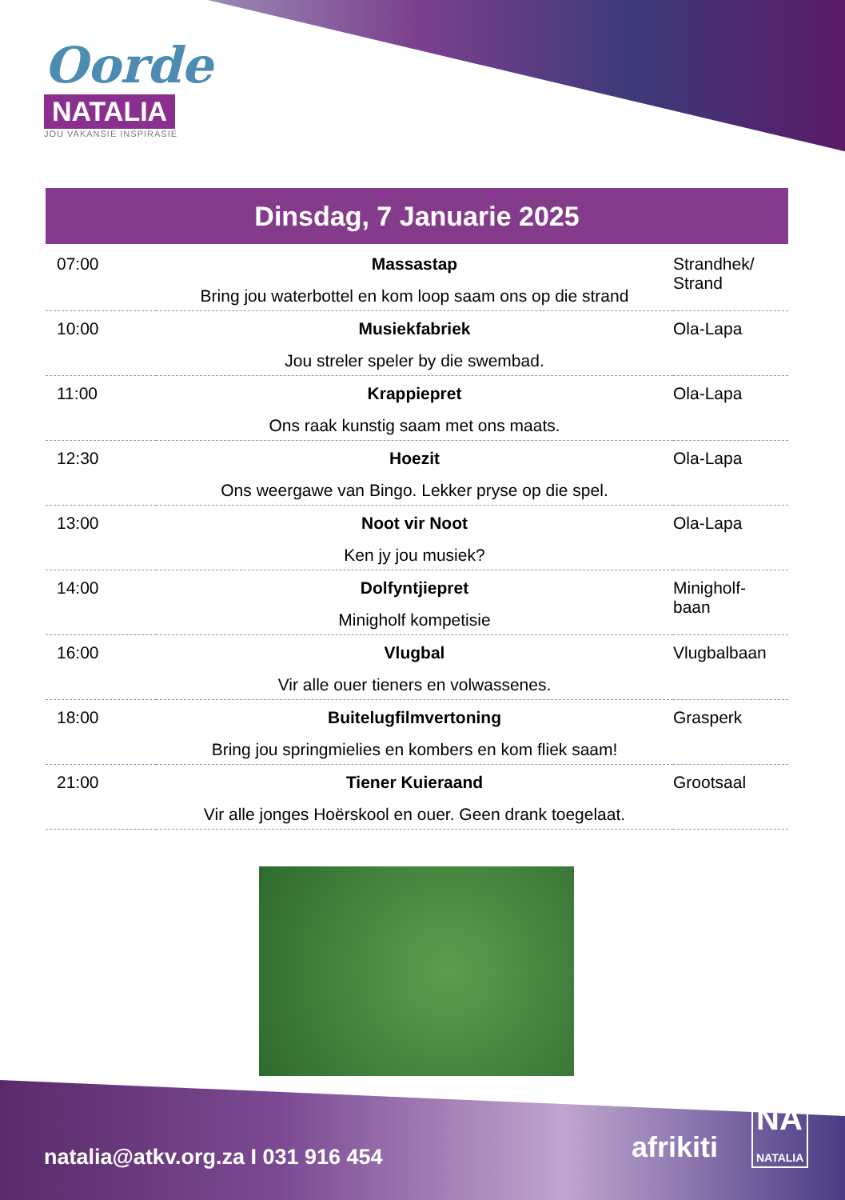Oorde
NATALIA
JOU VAKANSIE INSPIRASIE
Dinsdag, 7 Januarie 2025
| 07:00 | Massastap Bring jou waterbottel en kom loop saam ons op die strand | Strandhek/ Strand |
| 10:00 | Musiekfabriek Jou streler speler by die swembad. | Ola-Lapa |
| 11:00 | Krappiepret Ons raak kunstig saam met ons maats. | Ola-Lapa |
| 12:30 | Hoezit Ons weergawe van Bingo. Lekker pryse op die spel. | Ola-Lapa |
| 13:00 | Noot vir Noot Ken jy jou musiek? | Ola-Lapa |
| 14:00 | Dolfyntjiepret Minigholf kompetisie | Minigholf-baan |
| 16:00 | Vlugbal Vir alle ouer tieners en volwassenes. | Vlugbalbaan |
| 18:00 | Buitelugfilmvertoning Bring jou springmielies en kombers en kom fliek saam! | Grasperk |
| 21:00 | Tiener Kuieraand Vir alle jonges Hoërskool en ouer. Geen drank toegelaat. | Grootsaal |
natalia@atkv.org.za I 031 916 454
afrikiti
NA
NATALIA